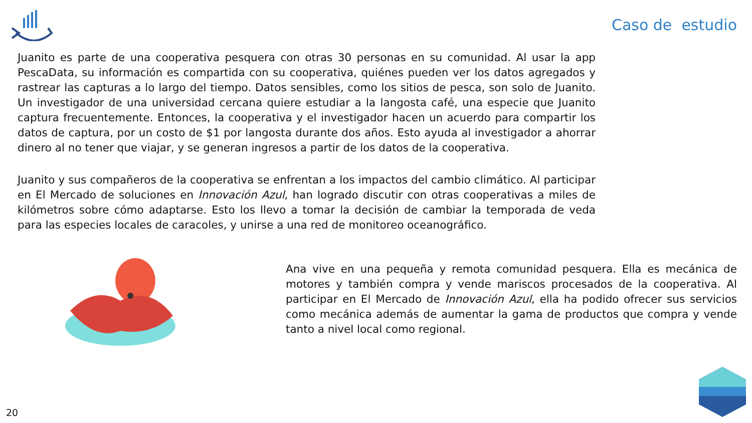Caso de estudio
Juanito es parte de una cooperativa pesquera con otras 30 personas en su comunidad. Al usar la app PescaData, su información es compartida con su cooperativa, quiénes pueden ver los datos agregados y rastrear las capturas a lo largo del tiempo. Datos sensibles, como los sitios de pesca, son solo de Juanito. Un investigador de una universidad cercana quiere estudiar a la langosta café, una especie que Juanito captura frecuentemente. Entonces, la cooperativa y el investigador hacen un acuerdo para compartir los datos de captura, por un costo de $1 por langosta durante dos años. Esto ayuda al investigador a ahorrar dinero al no tener que viajar, y se generan ingresos a partir de los datos de la cooperativa.
Juanito y sus compañeros de la cooperativa se enfrentan a los impactos del cambio climático. Al participar en El Mercado de soluciones en Innovación Azul, han logrado discutir con otras cooperativas a miles de kilómetros sobre cómo adaptarse. Esto los llevo a tomar la decisión de cambiar la temporada de veda para las especies locales de caracoles, y unirse a una red de monitoreo oceanográfico.
Ana vive en una pequeña y remota comunidad pesquera. Ella es mecánica de motores y también compra y vende mariscos procesados de la cooperativa. Al participar en El Mercado de Innovación Azul, ella ha podido ofrecer sus servicios como mecánica además de aumentar la gama de productos que compra y vende tanto a nivel local como regional.
20